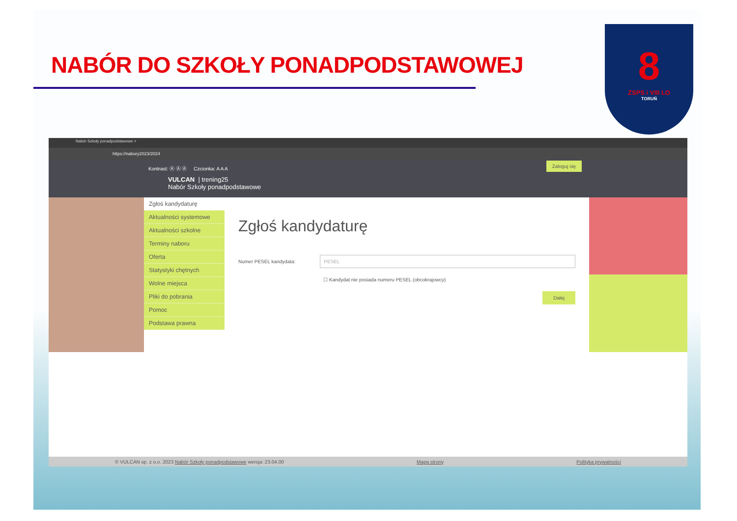NABÓR DO SZKOŁY PONADPODSTAWOWEJ
8
ZSPS i VIII LO
TORUŃ
Nabór Szkoły ponadpodstawowe ×
https://nabory2023/2024
Zaloguj się
Kontrast: Ⓐ Ⓐ Ⓐ Czcionka: A A A
VULCAN | trening25
Nabór Szkoły ponadpodstawowe
Zgłoś kandydaturę
Aktualności systemowe
Aktualności szkolne
Terminy naboru
Oferta
Statystyki chętnych
Wolne miejsca
Pliki do pobrania
Pomoc
Podstawa prawna
Zgłoś kandydaturę
Numer PESEL kandydata: PESEL
☐ Kandydat nie posiada numeru PESEL (obcokrajowcy)
Dalej
© VULCAN sp. z o.o. 2023 Nabór Szkoły ponadpodstawowe wersja: 23.04.00 Mapa strony Polityka prywatności